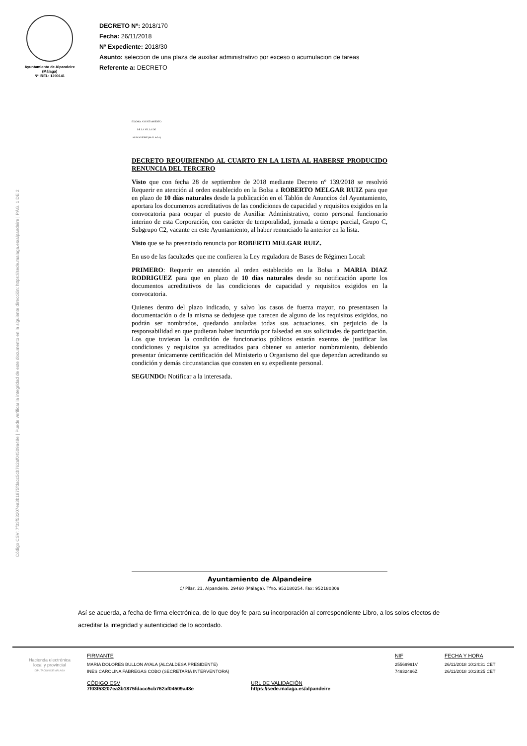Código CSV: 7f03f53207ea3b1875fdacc5cb762af04509a48e | Puede verificar la integridad de este documento en la siguiente dirección: https://sede.malaga.es/alpandeire | PÁG. 1 DE 2
Ayuntamiento de Alpandeire
(Málaga)
Nº IREL: 1290141
DECRETO Nº: 2018/170
Fecha: 26/11/2018
Nº Expediente: 2018/30
Asunto: seleccion de una plaza de auxiliar administrativo por exceso o acumulacion de tareas
Referente a: DECRETO
EXCMO. AYUNTAMIENTO DE LA VILLA DE ALPANDEIRE (MÁLAGA)
DECRETO REQUIRIENDO AL CUARTO EN LA LISTA AL HABERSE PRODUCIDO RENUNCIA DEL TERCERO
Visto que con fecha 28 de septiembre de 2018 mediante Decreto nº 139/2018 se resolvió Requerir en atención al orden establecido en la Bolsa a ROBERTO MELGAR RUIZ para que en plazo de 10 días naturales desde la publicación en el Tablón de Anuncios del Ayuntamiento, aportara los documentos acreditativos de las condiciones de capacidad y requisitos exigidos en la convocatoria para ocupar el puesto de Auxiliar Administrativo, como personal funcionario interino de esta Corporación, con carácter de temporalidad, jornada a tiempo parcial, Grupo C, Subgrupo C2, vacante en este Ayuntamiento, al haber renunciado la anterior en la lista.
Visto que se ha presentado renuncia por ROBERTO MELGAR RUIZ.
En uso de las facultades que me confieren la Ley reguladora de Bases de Régimen Local:
PRIMERO: Requerir en atención al orden establecido en la Bolsa a MARIA DIAZ RODRIGUEZ para que en plazo de 10 días naturales desde su notificación aporte los documentos acreditativos de las condiciones de capacidad y requisitos exigidos en la convocatoria.
Quienes dentro del plazo indicado, y salvo los casos de fuerza mayor, no presentasen la documentación o de la misma se dedujese que carecen de alguno de los requisitos exigidos, no podrán ser nombrados, quedando anuladas todas sus actuaciones, sin perjuicio de la responsabilidad en que pudieran haber incurrido por falsedad en sus solicitudes de participación. Los que tuvieran la condición de funcionarios públicos estarán exentos de justificar las condiciones y requisitos ya acreditados para obtener su anterior nombramiento, debiendo presentar únicamente certificación del Ministerio u Organismo del que dependan acreditando su condición y demás circunstancias que consten en su expediente personal.
SEGUNDO: Notificar a la interesada.
Ayuntamiento de Alpandeire
C/ Pilar, 21, Alpandeire. 29460 (Málaga). Tfno. 952180254. Fax: 952180309
Así se acuerda, a fecha de firma electrónica, de lo que doy fe para su incorporación al correspondiente Libro, a los solos efectos de acreditar la integridad y autenticidad de lo acordado.
Hacienda electrónica
local y provincial
DIPUTACIÓN DE MÁLAGA
FIRMANTE
MARIA DOLORES BULLON AYALA (ALCALDESA PRESIDENTE)
INES CAROLINA FABREGAS COBO (SECRETARIA INTERVENTORA)
CÓDIGO CSV
7f03f53207ea3b1875fdacc5cb762af04509a48e
URL DE VALIDACIÓN
https://sede.malaga.es/alpandeire
NIF
25569991V
74932496Z
FECHA Y HORA
26/11/2018 10:24:31 CET
26/11/2018 10:28:25 CET